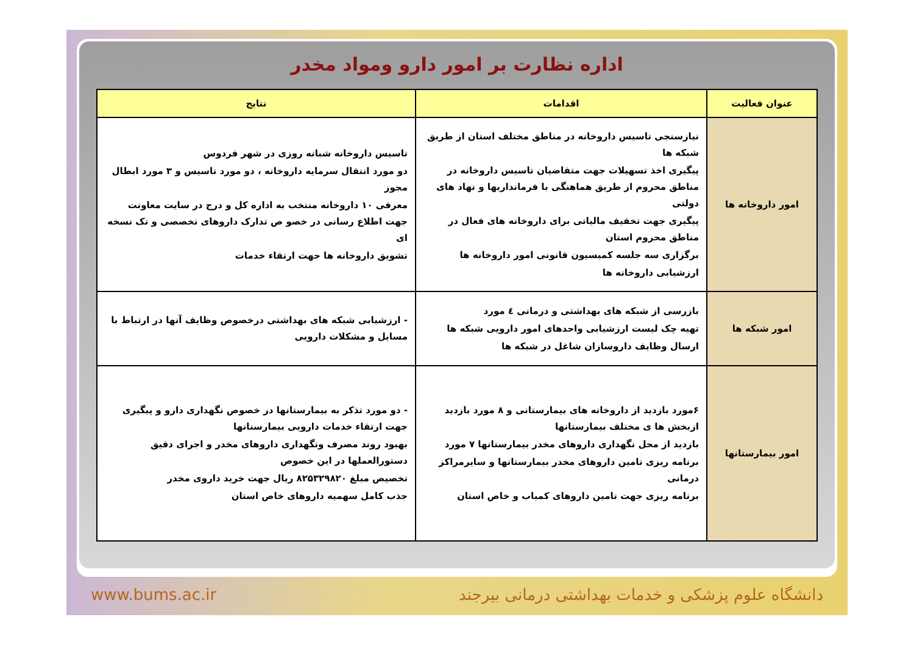اداره نظارت بر امور دارو ومواد مخدر
| عنوان فعالیت | اقدامات | نتایج |
| --- | --- | --- |
| امور داروخانه ها | نیازسنجی تاسیس داروخانه در مناطق مختلف استان از طریق شبکه ها پیگیری اخذ تسهیلات جهت متقاضیان تاسیس داروخانه در مناطق محروم از طریق هماهنگی با فرمانداریها و نهاد های دولتی پیگیری جهت تخفیف مالیاتی برای داروخانه های فعال در مناطق محروم استان برگزاری سه جلسه کمیسیون قانونی امور داروخانه ها ارزشیابی داروخانه ها | تاسیس داروخانه شبانه روزی در شهر فردوس دو مورد انتقال سرمایه داروخانه ، دو مورد تاسیس و ۳ مورد ابطال مجوز معرفی ۱۰ داروخانه منتخب به اداره کل و درج در سایت معاونت جهت اطلاع رسانی در خصو ص تدارک داروهای تخصصی و تک نسخه ای تشویق داروخانه ها جهت ارتقاء خدمات |
| امور شبکه ها | بازرسی از شبکه های بهداشتی و درمانی ٤ مورد تهیه چک لیست ارزشیابی واحدهای امور دارویی شبکه ها ارسال وظایف داروسازان شاغل در شبکه ها | - ارزشیابی شبکه های بهداشتی درخصوص وظایف آنها در ارتباط با مسایل و مشکلات دارویی |
| امور بیمارستانها | ۶مورد بازدید از داروخانه های بیمارستانی و ۸ مورد بازدید ازبخش ها ی مختلف بیمارستانها بازدید از محل نگهداری داروهای مخدر بیمارستانها ۷ مورد برنامه ریزی تامین داروهای مخدر بیمارستانها و سایرمراکز درمانی برنامه ریزی جهت تامین داروهای کمیاب و خاص استان | - دو مورد تذکر به بیمارستانها در خصوص نگهداری دارو و پیگیری جهت ارتقاء خدمات دارویی بیمارستانها بهبود روند مصرف ونگهداری داروهای مخدر و اجرای دقیق دستورالعملها در این خصوص تخصیص مبلغ ۸۲۵۳۲۹۸۲۰ ریال جهت خرید داروی مخدر جذب کامل سهمیه داروهای خاص استان |
دانشگاه علوم پزشکی و خدمات بهداشتی درمانی بیرجند www.bums.ac.ir